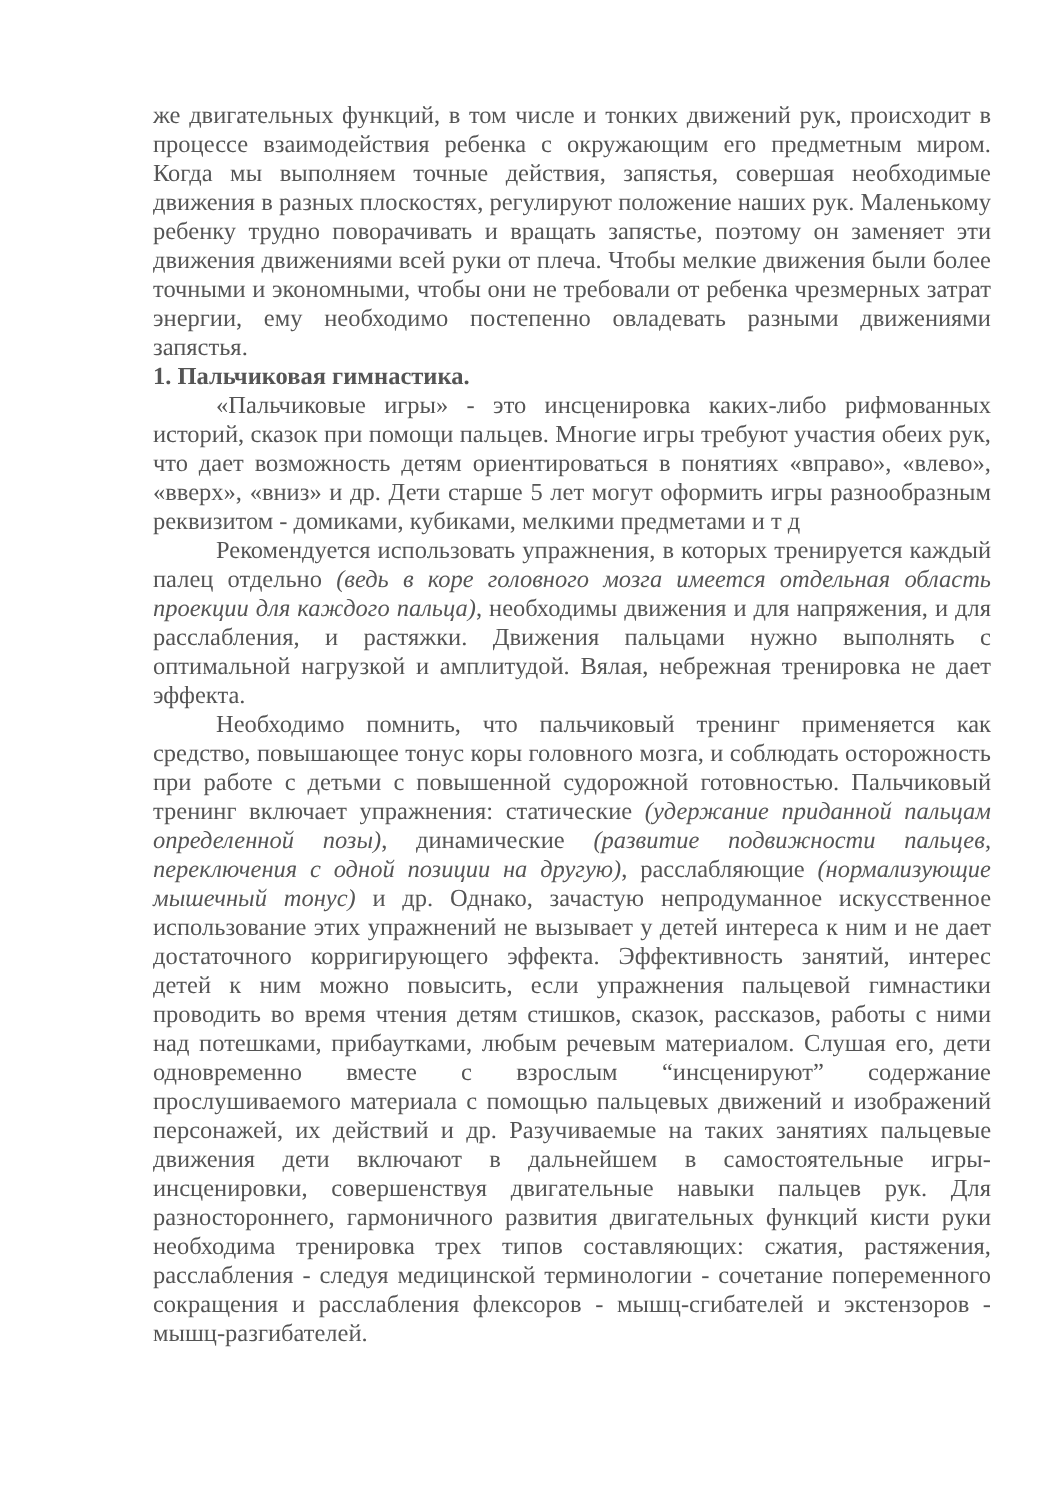же двигательных функций, в том числе и тонких движений рук, происходит в процессе взаимодействия ребенка с окружающим его предметным миром. Когда мы выполняем точные действия, запястья, совершая необходимые движения в разных плоскостях, регулируют положение наших рук. Маленькому ребенку трудно поворачивать и вращать запястье, поэтому он заменяет эти движения движениями всей руки от плеча. Чтобы мелкие движения были более точными и экономными, чтобы они не требовали от ребенка чрезмерных затрат энергии, ему необходимо постепенно овладевать разными движениями запястья.
1. Пальчиковая гимнастика.
«Пальчиковые игры» - это инсценировка каких-либо рифмованных историй, сказок при помощи пальцев. Многие игры требуют участия обеих рук, что дает возможность детям ориентироваться в понятиях «вправо», «влево», «вверх», «вниз» и др. Дети старше 5 лет могут оформить игры разнообразным реквизитом - домиками, кубиками, мелкими предметами и т д
Рекомендуется использовать упражнения, в которых тренируется каждый палец отдельно (ведь в коре головного мозга имеется отдельная область проекции для каждого пальца), необходимы движения и для напряжения, и для расслабления, и растяжки. Движения пальцами нужно выполнять с оптимальной нагрузкой и амплитудой. Вялая, небрежная тренировка не дает эффекта.
Необходимо помнить, что пальчиковый тренинг применяется как средство, повышающее тонус коры головного мозга, и соблюдать осторожность при работе с детьми с повышенной судорожной готовностью. Пальчиковый тренинг включает упражнения: статические (удержание приданной пальцам определенной позы), динамические (развитие подвижности пальцев, переключения с одной позиции на другую), расслабляющие (нормализующие мышечный тонус) и др. Однако, зачастую непродуманное искусственное использование этих упражнений не вызывает у детей интереса к ним и не дает достаточного корригирующего эффекта. Эффективность занятий, интерес детей к ним можно повысить, если упражнения пальцевой гимнастики проводить во время чтения детям стишков, сказок, рассказов, работы с ними над потешками, прибаутками, любым речевым материалом. Слушая его, дети одновременно вместе с взрослым “инсценируют” содержание прослушиваемого материала с помощью пальцевых движений и изображений персонажей, их действий и др. Разучиваемые на таких занятиях пальцевые движения дети включают в дальнейшем в самостоятельные игры-инсценировки, совершенствуя двигательные навыки пальцев рук. Для разностороннего, гармоничного развития двигательных функций кисти руки необходима тренировка трех типов составляющих: сжатия, растяжения, расслабления - следуя медицинской терминологии - сочетание попеременного сокращения и расслабления флексоров - мышц-сгибателей и экстензоров - мышц-разгибателей.